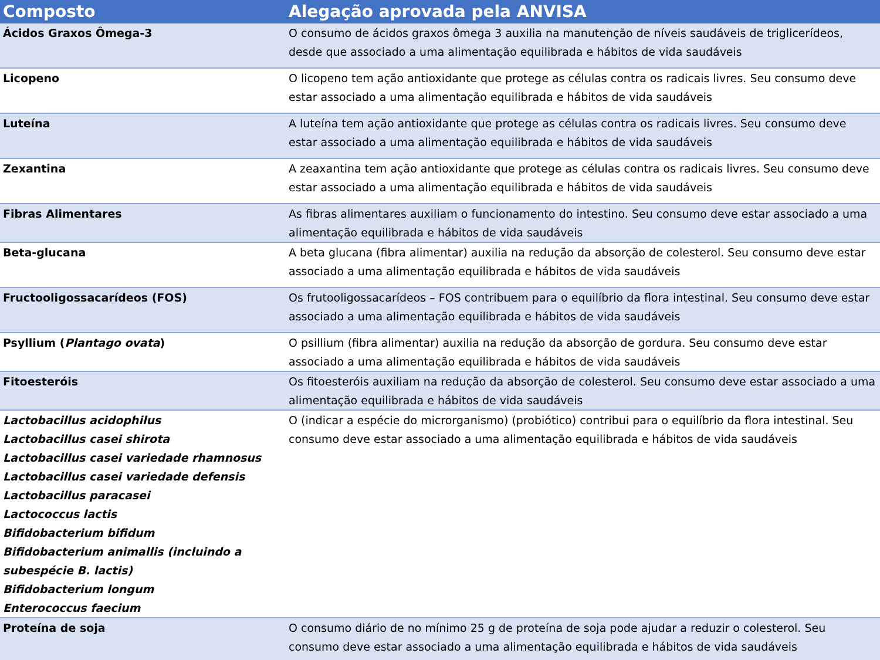| Composto | Alegação aprovada pela ANVISA |
| --- | --- |
| Ácidos Graxos Ômega-3 | O consumo de ácidos graxos ômega 3 auxilia na manutenção de níveis saudáveis de triglicerídeos, desde que associado a uma alimentação equilibrada e hábitos de vida saudáveis |
| Licopeno | O licopeno tem ação antioxidante que protege as células contra os radicais livres. Seu consumo deve estar associado a uma alimentação equilibrada e hábitos de vida saudáveis |
| Luteína | A luteína tem ação antioxidante que protege as células contra os radicais livres. Seu consumo deve estar associado a uma alimentação equilibrada e hábitos de vida saudáveis |
| Zexantina | A zeaxantina tem ação antioxidante que protege as células contra os radicais livres. Seu consumo deve estar associado a uma alimentação equilibrada e hábitos de vida saudáveis |
| Fibras Alimentares | As fibras alimentares auxiliam o funcionamento do intestino. Seu consumo deve estar associado a uma alimentação equilibrada e hábitos de vida saudáveis |
| Beta-glucana | A beta glucana (fibra alimentar) auxilia na redução da absorção de colesterol. Seu consumo deve estar associado a uma alimentação equilibrada e hábitos de vida saudáveis |
| Fructooligossacarídeos (FOS) | Os frutooligossacarídeos – FOS contribuem para o equilíbrio da flora intestinal. Seu consumo deve estar associado a uma alimentação equilibrada e hábitos de vida saudáveis |
| Psyllium ( Plantago ovata ) | O psillium (fibra alimentar) auxilia na redução da absorção de gordura. Seu consumo deve estar associado a uma alimentação equilibrada e hábitos de vida saudáveis |
| Fitoesteróis | Os fitoesteróis auxiliam na redução da absorção de colesterol. Seu consumo deve estar associado a uma alimentação equilibrada e hábitos de vida saudáveis |
| Lactobacillus acidophilus Lactobacillus casei shirota Lactobacillus casei variedade rhamnosus Lactobacillus casei variedade defensis Lactobacillus paracasei Lactococcus lactis Bifidobacterium bifidum Bifidobacterium animallis (incluindo a subespécie B. lactis) Bifidobacterium longum Enterococcus faecium | O (indicar a espécie do microrganismo) (probiótico) contribui para o equilíbrio da flora intestinal. Seu consumo deve estar associado a uma alimentação equilibrada e hábitos de vida saudáveis |
| Proteína de soja | O consumo diário de no mínimo 25 g de proteína de soja pode ajudar a reduzir o colesterol. Seu consumo deve estar associado a uma alimentação equilibrada e hábitos de vida saudáveis |